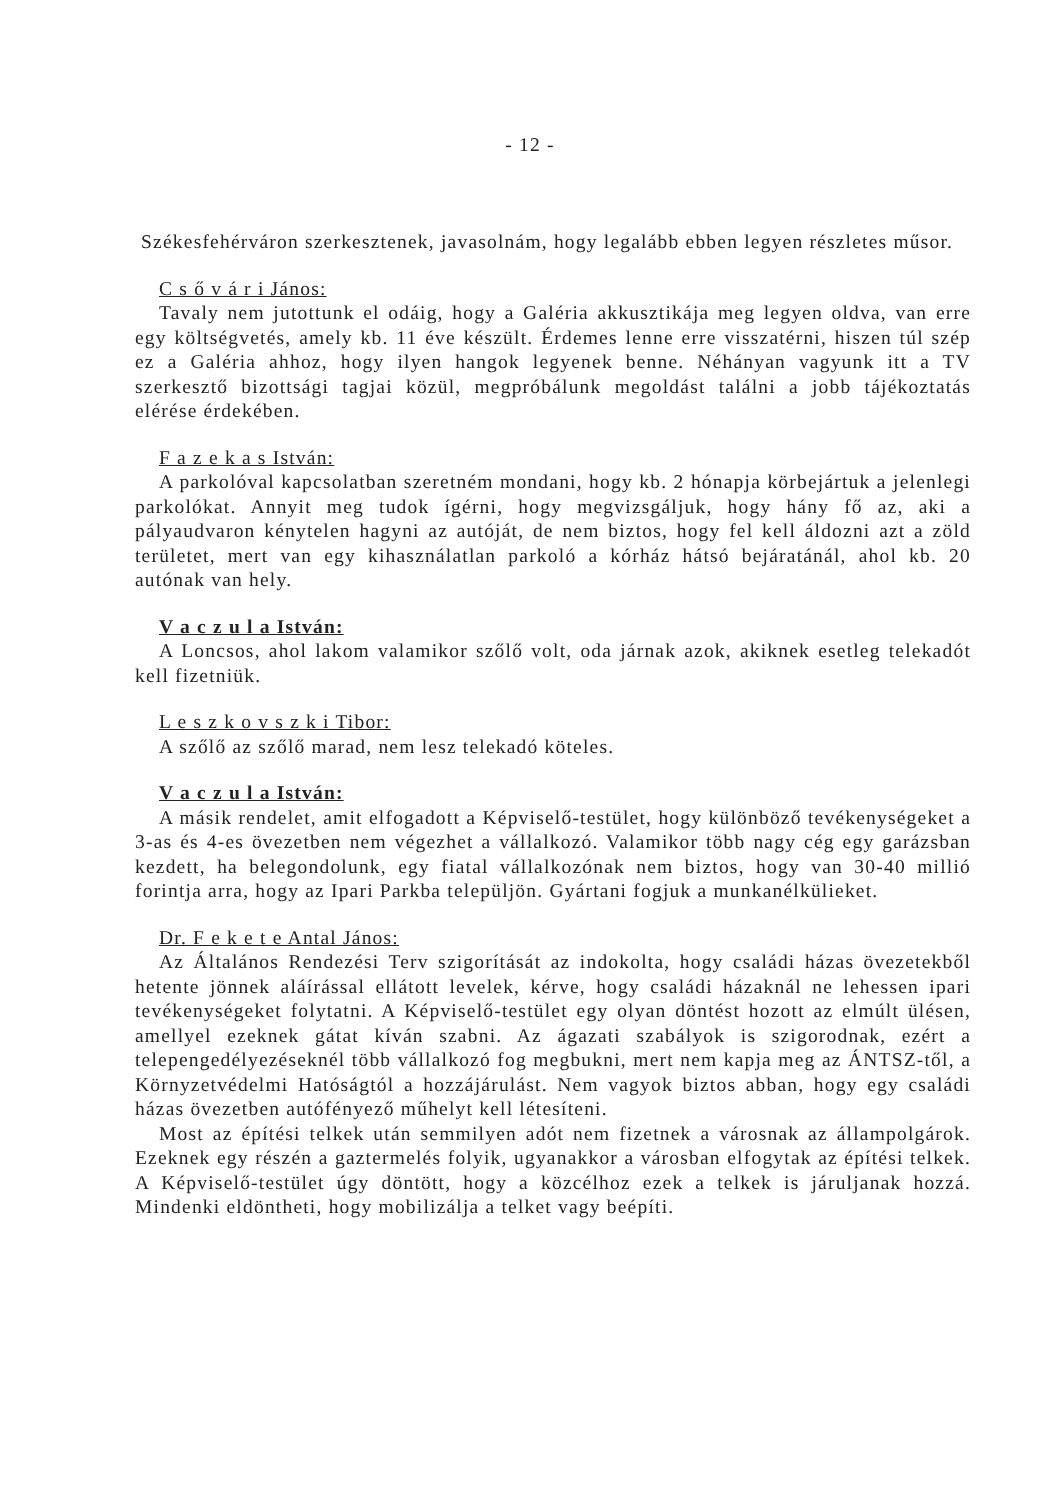- 12 -
Székesfehérváron szerkesztenek, javasolnám, hogy legalább ebben legyen részletes műsor.
C s ő v á r i János:
Tavaly nem jutottunk el odáig, hogy a Galéria akkusztikája meg legyen oldva, van erre egy költségvetés, amely kb. 11 éve készült. Érdemes lenne erre visszatérni, hiszen túl szép ez a Galéria ahhoz, hogy ilyen hangok legyenek benne. Néhányan vagyunk itt a TV szerkesztő bizottsági tagjai közül, megpróbálunk megoldást találni a jobb tájékoztatás elérése érdekében.
F a z e k a s István:
A parkolóval kapcsolatban szeretném mondani, hogy kb. 2 hónapja körbejártuk a jelenlegi parkolókat. Annyit meg tudok ígérni, hogy megvizsgáljuk, hogy hány fő az, aki a pályaudvaron kénytelen hagyni az autóját, de nem biztos, hogy fel kell áldozni azt a zöld területet, mert van egy kihasználatlan parkoló a kórház hátsó bejáratánál, ahol kb. 20 autónak van hely.
V a c z u l a István:
A Loncsos, ahol lakom valamikor szőlő volt, oda járnak azok, akiknek esetleg telekadót kell fizetniük.
L e s z k o v s z k i Tibor:
A szőlő az szőlő marad, nem lesz telekadó köteles.
V a c z u l a István:
A másik rendelet, amit elfogadott a Képviselő-testület, hogy különböző tevékenységeket a 3-as és 4-es övezetben nem végezhet a vállalkozó. Valamikor több nagy cég egy garázsban kezdett, ha belegondolunk, egy fiatal vállalkozónak nem biztos, hogy van 30-40 millió forintja arra, hogy az Ipari Parkba települjön. Gyártani fogjuk a munkanélkülieket.
Dr. F e k e t e Antal János:
Az Általános Rendezési Terv szigorítását az indokolta, hogy családi házas övezetekből hetente jönnek aláírással ellátott levelek, kérve, hogy családi házaknál ne lehessen ipari tevékenységeket folytatni. A Képviselő-testület egy olyan döntést hozott az elmúlt ülésen, amellyel ezeknek gátat kíván szabni. Az ágazati szabályok is szigorodnak, ezért a telepengedélyezéseknél több vállalkozó fog megbukni, mert nem kapja meg az ÁNTSZ-től, a Környzetvédelmi Hatóságtól a hozzájárulást. Nem vagyok biztos abban, hogy egy családi házas övezetben autófényező műhelyt kell létesíteni.
Most az építési telkek után semmilyen adót nem fizetnek a városnak az állampolgárok. Ezeknek egy részén a gaztermelés folyik, ugyanakkor a városban elfogytak az építési telkek. A Képviselő-testület úgy döntött, hogy a közcélhoz ezek a telkek is járuljanak hozzá. Mindenki eldöntheti, hogy mobilizálja a telket vagy beépíti.